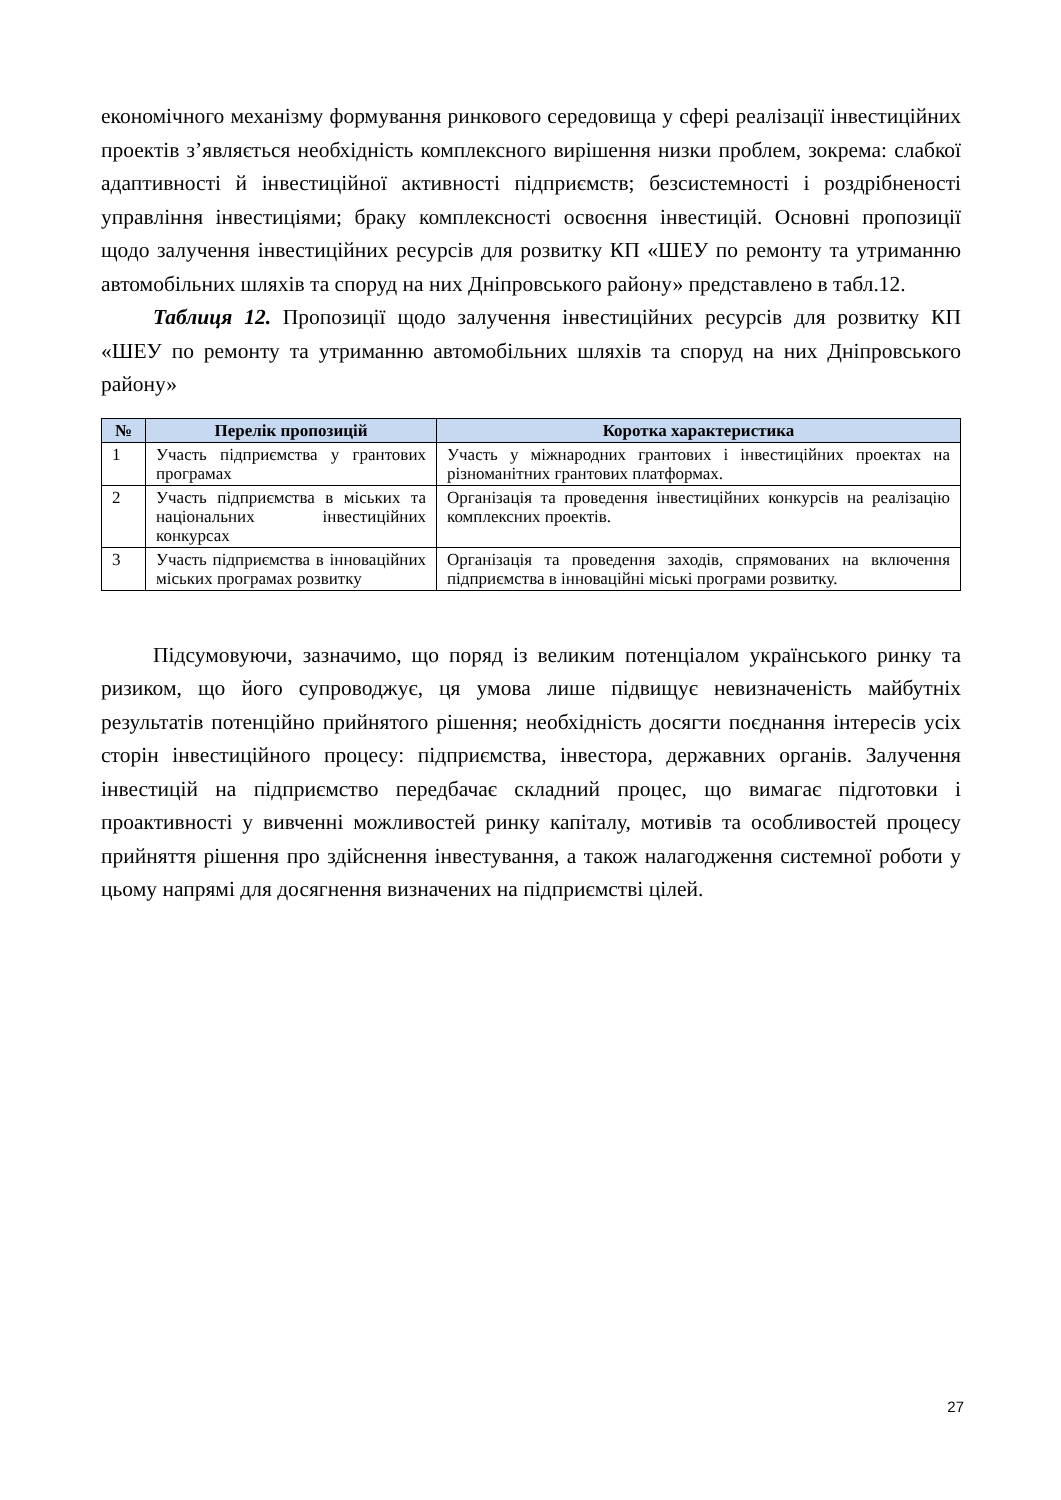економічного механізму формування ринкового середовища у сфері реалізації інвестиційних проектів з’являється необхідність комплексного вирішення низки проблем, зокрема: слабкої адаптивності й інвестиційної активності підприємств; безсистемності і роздрібненості управління інвестиціями; браку комплексності освоєння інвестицій. Основні пропозиції щодо залучення інвестиційних ресурсів для розвитку КП «ШЕУ по ремонту та утриманню автомобільних шляхів та споруд на них Дніпровського району» представлено в табл.12.
Таблиця 12. Пропозиції щодо залучення інвестиційних ресурсів для розвитку КП «ШЕУ по ремонту та утриманню автомобільних шляхів та споруд на них Дніпровського району»
| № | Перелік пропозицій | Коротка характеристика |
| --- | --- | --- |
| 1 | Участь підприємства у грантових програмах | Участь у міжнародних грантових і інвестиційних проектах на різноманітних грантових платформах. |
| 2 | Участь підприємства в міських та національних інвестиційних конкурсах | Організація та проведення інвестиційних конкурсів на реалізацію комплексних проектів. |
| 3 | Участь підприємства в інноваційних міських програмах розвитку | Організація та проведення заходів, спрямованих на включення підприємства в інноваційні міські програми розвитку. |
Підсумовуючи, зазначимо, що поряд із великим потенціалом українського ринку та ризиком, що його супроводжує, ця умова лише підвищує невизначеність майбутніх результатів потенційно прийнятого рішення; необхідність досягти поєднання інтересів усіх сторін інвестиційного процесу: підприємства, інвестора, державних органів. Залучення інвестицій на підприємство передбачає складний процес, що вимагає підготовки і проактивності у вивченні можливостей ринку капіталу, мотивів та особливостей процесу прийняття рішення про здійснення інвестування, а також налагодження системної роботи у цьому напрямі для досягнення визначених на підприємстві цілей.
27